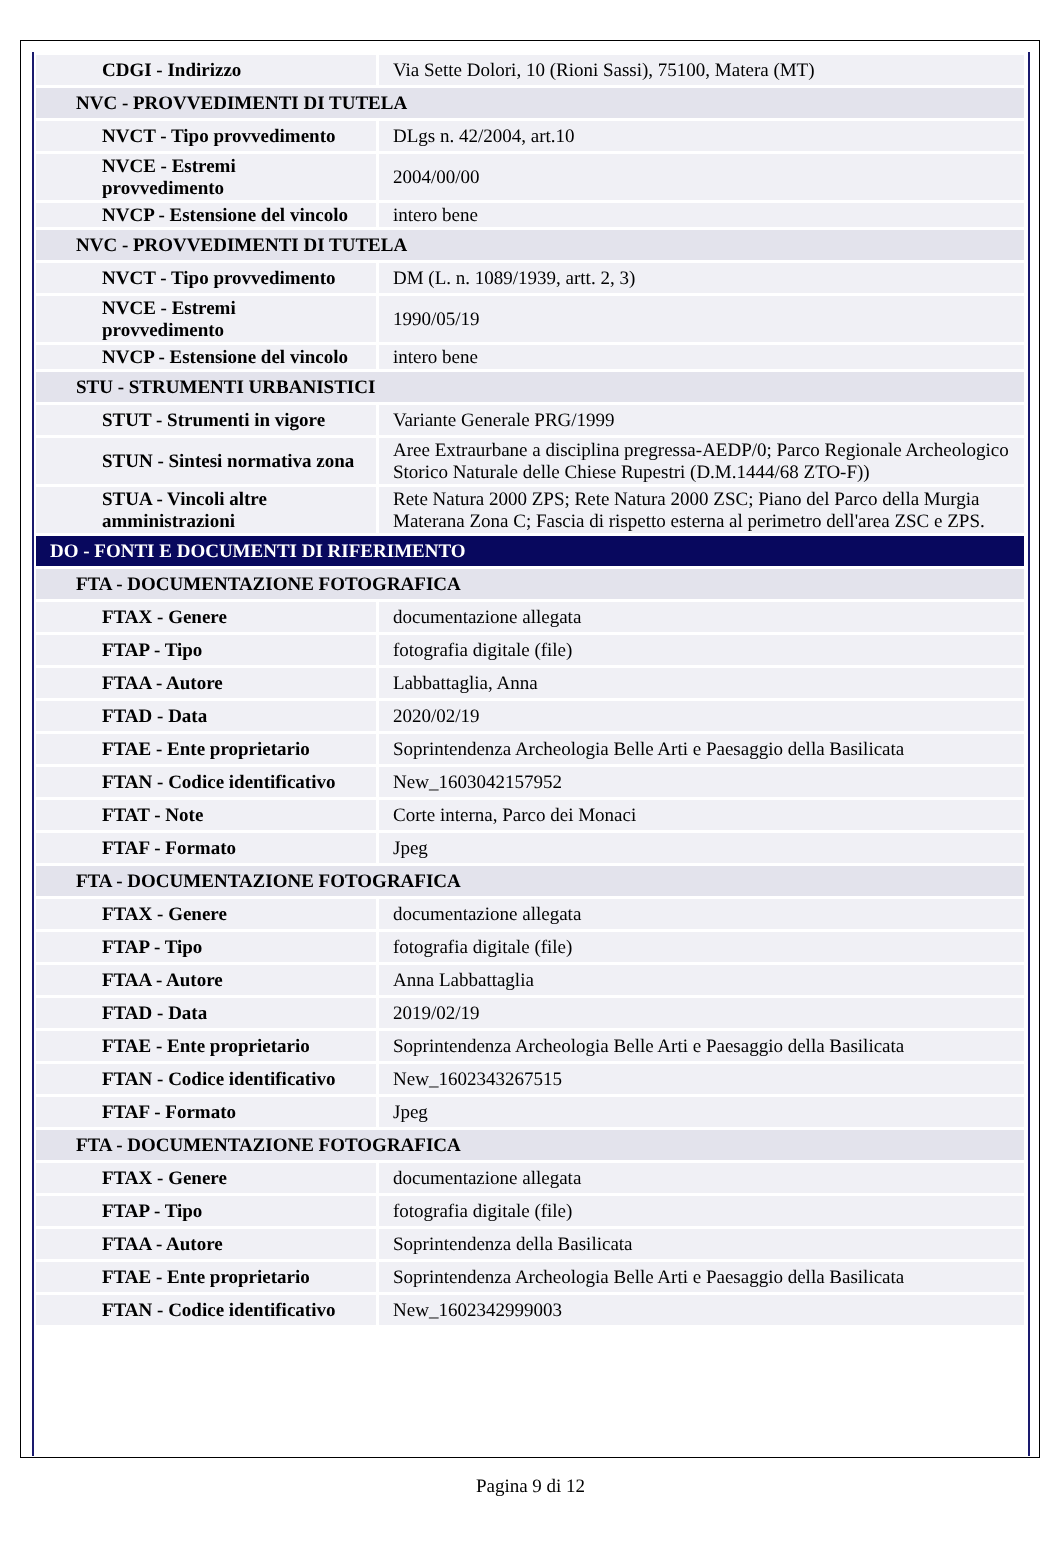| CDGI - Indirizzo | Via Sette Dolori, 10 (Rioni Sassi), 75100, Matera (MT) |
| NVC - PROVVEDIMENTI DI TUTELA | |
| NVCT - Tipo provvedimento | DLgs n. 42/2004, art.10 |
| NVCE - Estremi provvedimento | 2004/00/00 |
| NVCP - Estensione del vincolo | intero bene |
| NVC - PROVVEDIMENTI DI TUTELA | |
| NVCT - Tipo provvedimento | DM (L. n. 1089/1939, artt. 2, 3) |
| NVCE - Estremi provvedimento | 1990/05/19 |
| NVCP - Estensione del vincolo | intero bene |
| STU - STRUMENTI URBANISTICI | |
| STUT - Strumenti in vigore | Variante Generale PRG/1999 |
| STUN - Sintesi normativa zona | Aree Extraurbane a disciplina pregressa-AEDP/0; Parco Regionale Archeologico Storico Naturale delle Chiese Rupestri (D.M.1444/68 ZTO-F)) |
| STUA - Vincoli altre amministrazioni | Rete Natura 2000 ZPS; Rete Natura 2000 ZSC; Piano del Parco della Murgia Materana Zona C; Fascia di rispetto esterna al perimetro dell'area ZSC e ZPS. |
| DO - FONTI E DOCUMENTI DI RIFERIMENTO | |
| FTA - DOCUMENTAZIONE FOTOGRAFICA | |
| FTAX - Genere | documentazione allegata |
| FTAP - Tipo | fotografia digitale (file) |
| FTAA - Autore | Labbattaglia, Anna |
| FTAD - Data | 2020/02/19 |
| FTAE - Ente proprietario | Soprintendenza Archeologia Belle Arti e Paesaggio della Basilicata |
| FTAN - Codice identificativo | New_1603042157952 |
| FTAT - Note | Corte interna, Parco dei Monaci |
| FTAF - Formato | Jpeg |
| FTA - DOCUMENTAZIONE FOTOGRAFICA | |
| FTAX - Genere | documentazione allegata |
| FTAP - Tipo | fotografia digitale (file) |
| FTAA - Autore | Anna Labbattaglia |
| FTAD - Data | 2019/02/19 |
| FTAE - Ente proprietario | Soprintendenza Archeologia Belle Arti e Paesaggio della Basilicata |
| FTAN - Codice identificativo | New_1602343267515 |
| FTAF - Formato | Jpeg |
| FTA - DOCUMENTAZIONE FOTOGRAFICA | |
| FTAX - Genere | documentazione allegata |
| FTAP - Tipo | fotografia digitale (file) |
| FTAA - Autore | Soprintendenza della Basilicata |
| FTAE - Ente proprietario | Soprintendenza Archeologia Belle Arti e Paesaggio della Basilicata |
| FTAN - Codice identificativo | New_1602342999003 |
Pagina 9 di 12